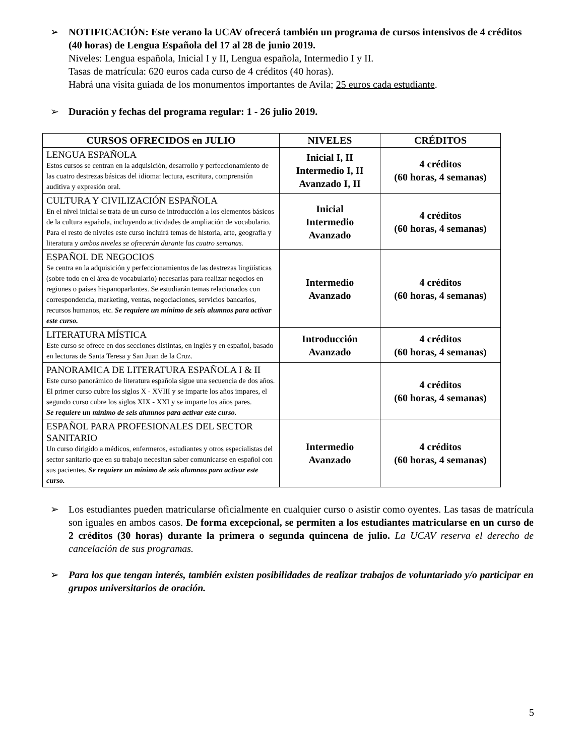➢ NOTIFICACIÓN: Este verano la UCAV ofrecerá también un programa de cursos intensivos de 4 créditos (40 horas) de Lengua Española del 17 al 28 de junio 2019.
Niveles: Lengua española, Inicial I y II, Lengua española, Intermedio I y II.
Tasas de matrícula: 620 euros cada curso de 4 créditos (40 horas).
Habrá una visita guiada de los monumentos importantes de Avila; 25 euros cada estudiante.
➢ Duración y fechas del programa regular: 1 - 26 julio 2019.
| CURSOS OFRECIDOS en JULIO | NIVELES | CRÉDITOS |
| --- | --- | --- |
| LENGUA ESPAÑOLA Estos cursos se centran en la adquisición, desarrollo y perfeccionamiento de las cuatro destrezas básicas del idioma: lectura, escritura, comprensión auditiva y expresión oral. | Inicial I, II Intermedio I, II Avanzado I, II | 4 créditos (60 horas, 4 semanas) |
| CULTURA Y CIVILIZACIÓN ESPAÑOLA En el nivel inicial se trata de un curso de introducción a los elementos básicos de la cultura española, incluyendo actividades de ampliación de vocabulario. Para el resto de niveles este curso incluirá temas de historia, arte, geografía y literatura y ambos niveles se ofrecerán durante las cuatro semanas. | Inicial Intermedio Avanzado | 4 créditos (60 horas, 4 semanas) |
| ESPAÑOL DE NEGOCIOS Se centra en la adquisición y perfeccionamientos de las destrezas lingüísticas (sobre todo en el área de vocabulario) necesarias para realizar negocios en regiones o países hispanoparlantes. Se estudiarán temas relacionados con correspondencia, marketing, ventas, negociaciones, servicios bancarios, recursos humanos, etc. Se requiere un mínimo de seis alumnos para activar este curso. | Intermedio Avanzado | 4 créditos (60 horas, 4 semanas) |
| LITERATURA MÍSTICA Este curso se ofrece en dos secciones distintas, en inglés y en español, basado en lecturas de Santa Teresa y San Juan de la Cruz. | Introducción Avanzado | 4 créditos (60 horas, 4 semanas) |
| PANORAMICA DE LITERATURA ESPAÑOLA I & II Este curso panorámico de literatura española sigue una secuencia de dos años. El primer curso cubre los siglos X - XVIII y se imparte los años impares, el segundo curso cubre los siglos XIX - XXI y se imparte los años pares. Se requiere un mínimo de seis alumnos para activar este curso. | | 4 créditos (60 horas, 4 semanas) |
| ESPAÑOL PARA PROFESIONALES DEL SECTOR SANITARIO Un curso dirigido a médicos, enfermeros, estudiantes y otros especialistas del sector sanitario que en su trabajo necesitan saber comunicarse en español con sus pacientes. Se requiere un mínimo de seis alumnos para activar este curso. | Intermedio Avanzado | 4 créditos (60 horas, 4 semanas) |
➢ Los estudiantes pueden matricularse oficialmente en cualquier curso o asistir como oyentes. Las tasas de matrícula son iguales en ambos casos. De forma excepcional, se permiten a los estudiantes matricularse en un curso de 2 créditos (30 horas) durante la primera o segunda quincena de julio. La UCAV reserva el derecho de cancelación de sus programas.
➢ Para los que tengan interés, también existen posibilidades de realizar trabajos de voluntariado y/o participar en grupos universitarios de oración.
5